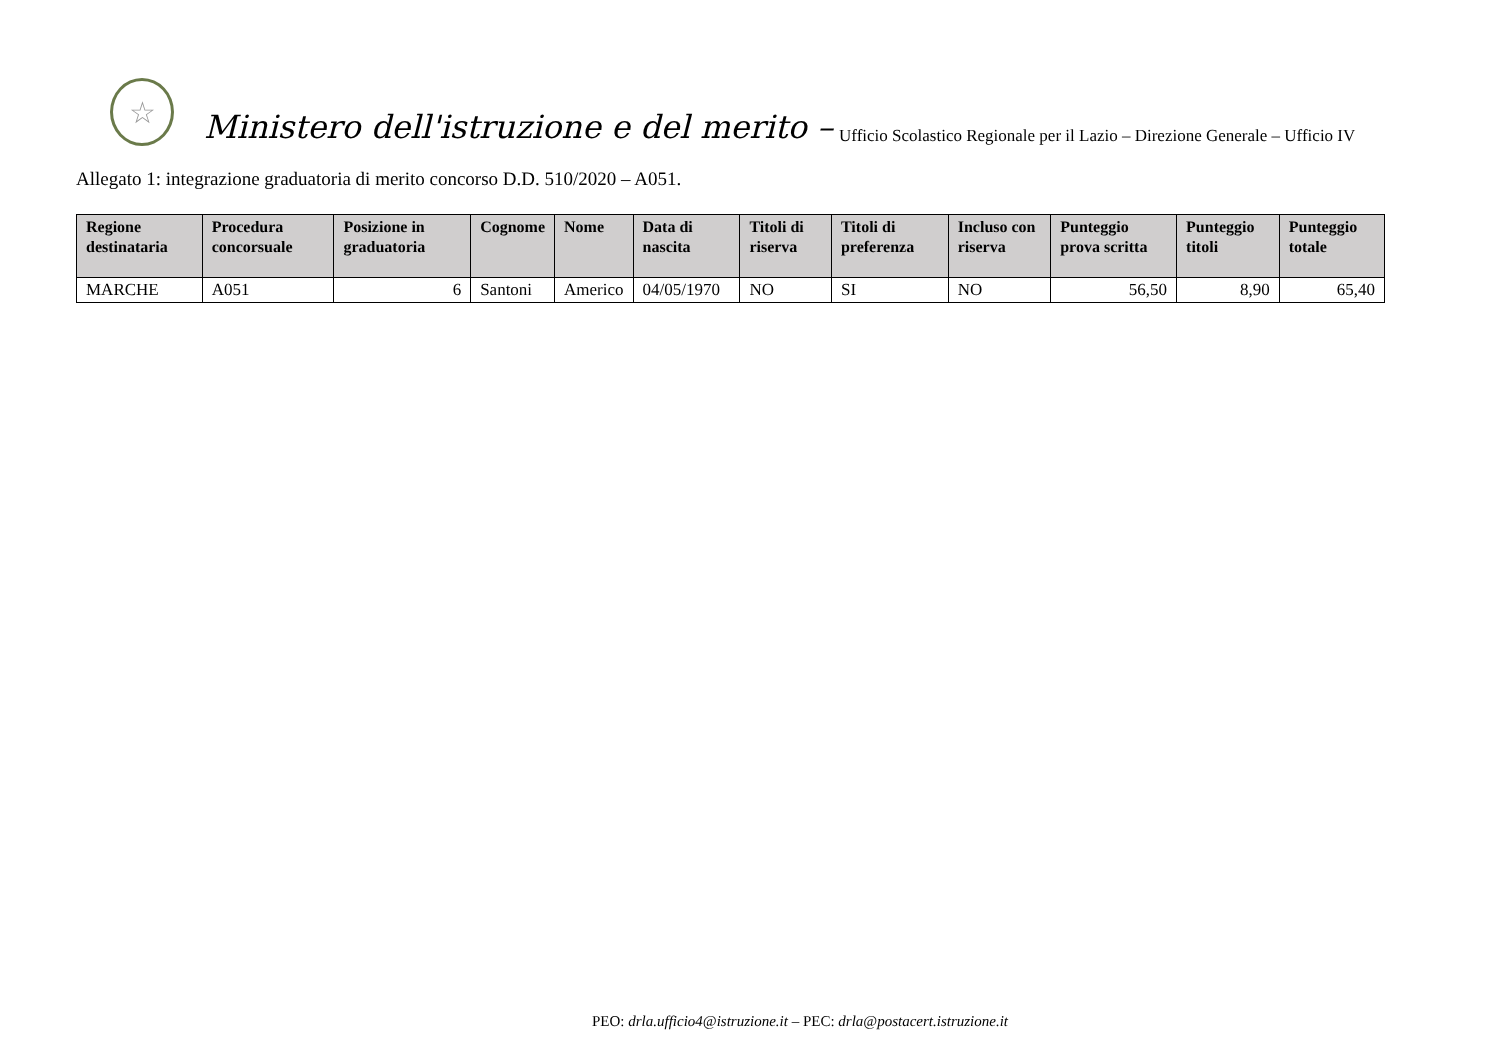☆
Ministero dell'istruzione e del merito – Ufficio Scolastico Regionale per il Lazio – Direzione Generale – Ufficio IV
Allegato 1: integrazione graduatoria di merito concorso D.D. 510/2020 – A051.
| Regione destinataria | Procedura concorsuale | Posizione in graduatoria | Cognome | Nome | Data di nascita | Titoli di riserva | Titoli di preferenza | Incluso con riserva | Punteggio prova scritta | Punteggio titoli | Punteggio totale |
| --- | --- | --- | --- | --- | --- | --- | --- | --- | --- | --- | --- |
| MARCHE | A051 | 6 | Santoni | Americo | 04/05/1970 | NO | SI | NO | 56,50 | 8,90 | 65,40 |
PEO: drla.ufficio4@istruzione.it – PEC: drla@postacert.istruzione.it